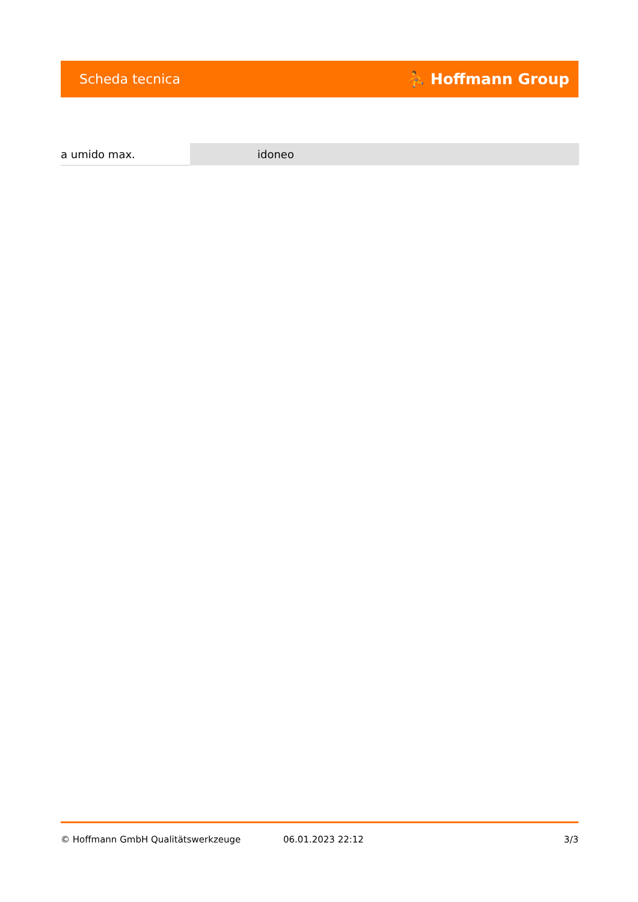Scheda tecnica ⛹ Hoffmann Group
| a umido max. | idoneo |
© Hoffmann GmbH Qualitätswerkzeuge 06.01.2023 22:12 3/3